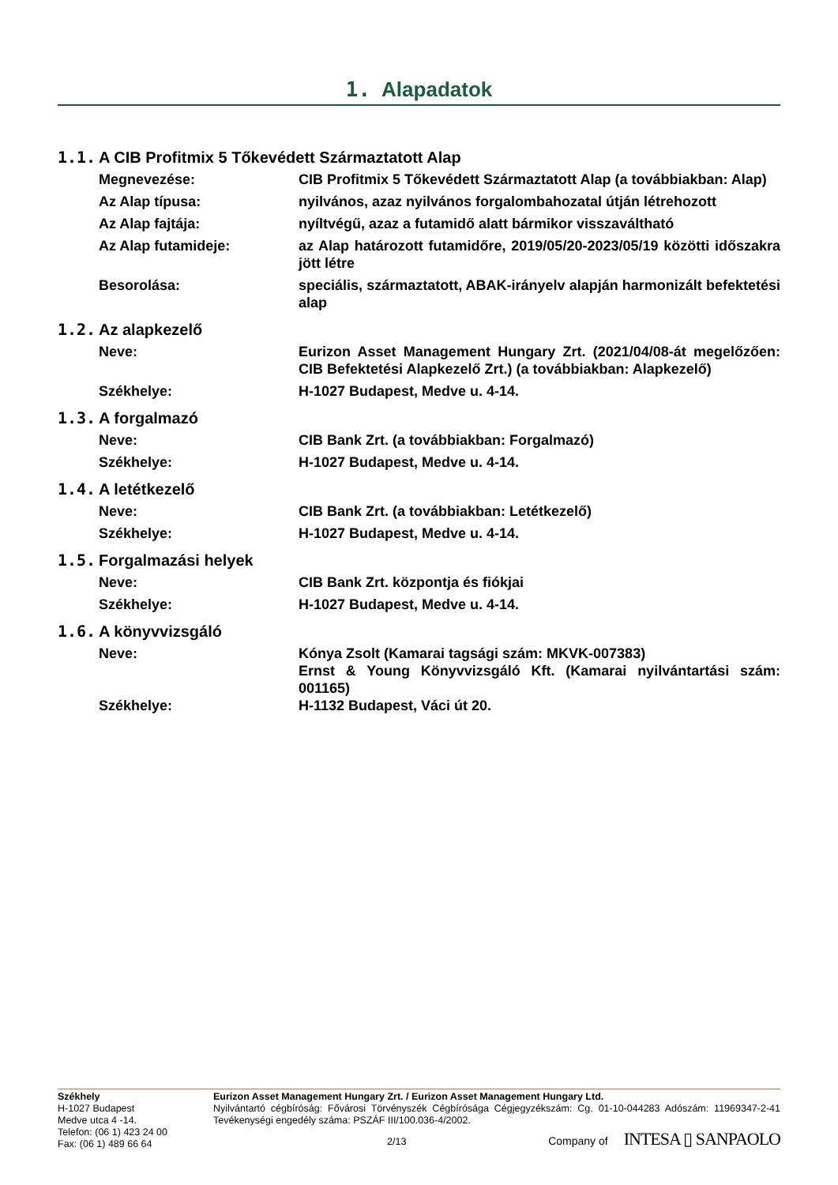1. Alapadatok
1.1. A CIB Profitmix 5 Tőkevédett Származtatott Alap
Megnevezése: CIB Profitmix 5 Tőkevédett Származtatott Alap (a továbbiakban: Alap)
Az Alap típusa: nyilvános, azaz nyilvános forgalombahozatal útján létrehozott
Az Alap fajtája: nyíltvégű, azaz a futamidő alatt bármikor visszaváltható
Az Alap futamideje: az Alap határozott futamidőre, 2019/05/20-2023/05/19 közötti időszakra jött létre
Besorolása: speciális, származtatott, ABAK-irányelv alapján harmonizált befektetési alap
1.2. Az alapkezelő
Neve: Eurizon Asset Management Hungary Zrt. (2021/04/08-át megelőzően: CIB Befektetési Alapkezelő Zrt.) (a továbbiakban: Alapkezelő)
Székhelye: H-1027 Budapest, Medve u. 4-14.
1.3. A forgalmazó
Neve: CIB Bank Zrt. (a továbbiakban: Forgalmazó)
Székhelye: H-1027 Budapest, Medve u. 4-14.
1.4. A letétkezelő
Neve: CIB Bank Zrt. (a továbbiakban: Letétkezelő)
Székhelye: H-1027 Budapest, Medve u. 4-14.
1.5. Forgalmazási helyek
Neve: CIB Bank Zrt. központja és fiókjai
Székhelye: H-1027 Budapest, Medve u. 4-14.
1.6. A könyvvizsgáló
Neve: Kónya Zsolt (Kamarai tagsági szám: MKVK-007383)
Ernst & Young Könyvvizsgáló Kft. (Kamarai nyilvántartási szám: 001165)
Székhelye: H-1132 Budapest, Váci út 20.
Székhely
H-1027 Budapest
Medve utca 4 -14.
Telefon: (06 1) 423 24 00
Fax: (06 1) 489 66 64
Eurizon Asset Management Hungary Zrt. / Eurizon Asset Management Hungary Ltd.
Nyilvántartó cégbíróság: Fővárosi Törvényszék Cégbírósága Cégjegyzékszám: Cg. 01-10-044283 Adószám: 11969347-2-41 Tevékenységi engedély száma: PSZÁF III/100.036-4/2002.
2/13 Company of INTESA ▯ SANPAOLO